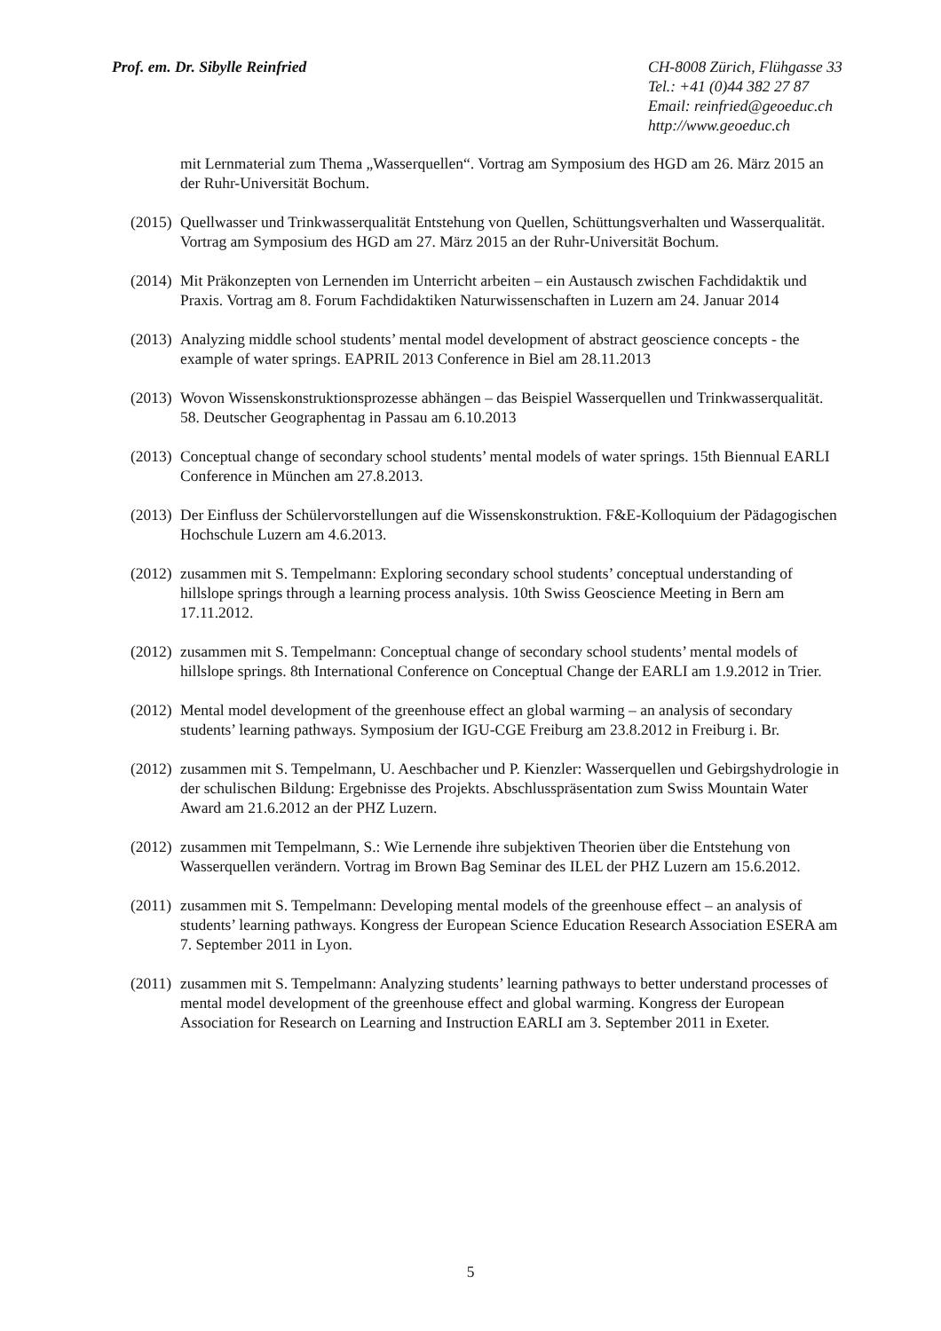Prof. em. Dr. Sibylle Reinfried
CH-8008 Zürich, Flühgasse 33
Tel.: +41 (0)44 382 27 87
Email: reinfried@geoeduc.ch
http://www.geoeduc.ch
mit Lernmaterial zum Thema „Wasserquellen“. Vortrag am Symposium des HGD am 26. März 2015 an der Ruhr-Universität Bochum.
(2015)
Quellwasser und Trinkwasserqualität Entstehung von Quellen, Schüttungsverhalten und Wasserqualität. Vortrag am Symposium des HGD am 27. März 2015 an der Ruhr-Universität Bochum.
(2014)
Mit Präkonzepten von Lernenden im Unterricht arbeiten – ein Austausch zwischen Fachdidaktik und Praxis. Vortrag am 8. Forum Fachdidaktiken Naturwissenschaften in Luzern am 24. Januar 2014
(2013)
Analyzing middle school students’ mental model development of abstract geoscience concepts - the example of water springs. EAPRIL 2013 Conference in Biel am 28.11.2013
(2013)
Wovon Wissenskonstruktionsprozesse abhängen – das Beispiel Wasserquellen und Trinkwasserqualität. 58. Deutscher Geographentag in Passau am 6.10.2013
(2013)
Conceptual change of secondary school students’ mental models of water springs. 15th Biennual EARLI Conference in München am 27.8.2013.
(2013)
Der Einfluss der Schülervorstellungen auf die Wissenskonstruktion. F&E-Kolloquium der Pädagogischen Hochschule Luzern am 4.6.2013.
(2012)
zusammen mit S. Tempelmann: Exploring secondary school students’ conceptual understanding of hillslope springs through a learning process analysis. 10th Swiss Geoscience Meeting in Bern am 17.11.2012.
(2012)
zusammen mit S. Tempelmann: Conceptual change of secondary school students’ mental models of hillslope springs. 8th International Conference on Conceptual Change der EARLI am 1.9.2012 in Trier.
(2012)
Mental model development of the greenhouse effect an global warming – an analysis of secondary students’ learning pathways. Symposium der IGU-CGE Freiburg am 23.8.2012 in Freiburg i. Br.
(2012)
zusammen mit S. Tempelmann, U. Aeschbacher und P. Kienzler: Wasserquellen und Gebirgshydrologie in der schulischen Bildung: Ergebnisse des Projekts. Abschlusspräsentation zum Swiss Mountain Water Award am 21.6.2012 an der PHZ Luzern.
(2012)
zusammen mit Tempelmann, S.: Wie Lernende ihre subjektiven Theorien über die Entstehung von Wasserquellen verändern. Vortrag im Brown Bag Seminar des ILEL der PHZ Luzern am 15.6.2012.
(2011)
zusammen mit S. Tempelmann: Developing mental models of the greenhouse effect – an analysis of students’ learning pathways. Kongress der European Science Education Research Association ESERA am 7. September 2011 in Lyon.
(2011)
zusammen mit S. Tempelmann: Analyzing students’ learning pathways to better understand processes of mental model development of the greenhouse effect and global warming. Kongress der European Association for Research on Learning and Instruction EARLI am 3. September 2011 in Exeter.
5